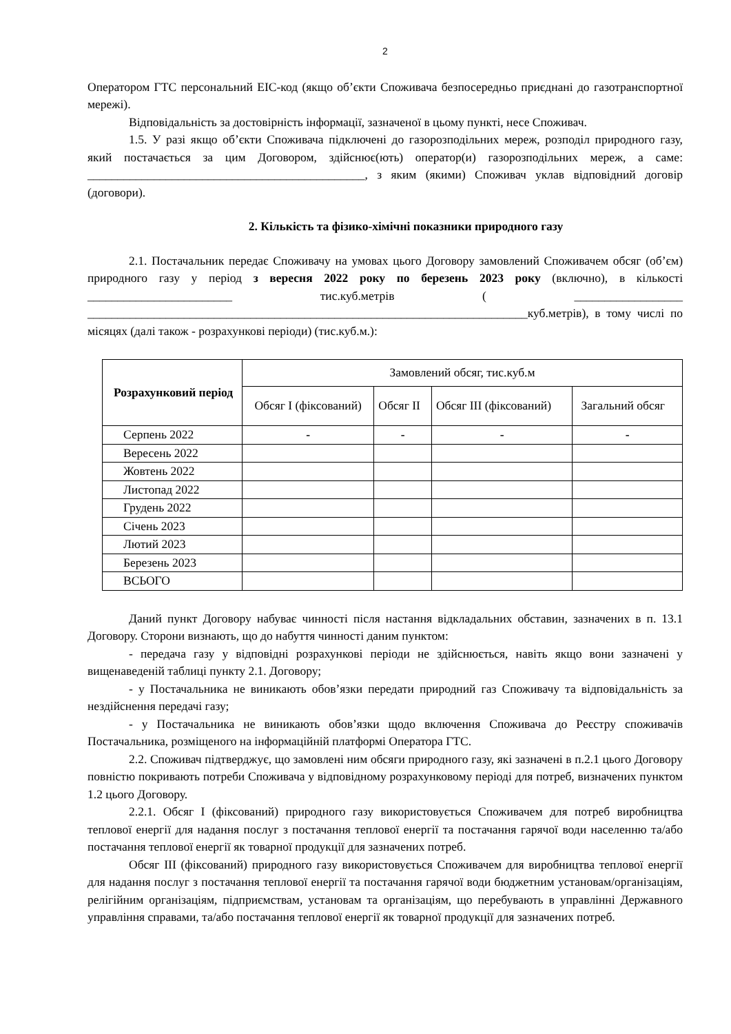2
Оператором ГТС персональний EIC-код (якщо об’єкти Споживача безпосередньо приєднані до газотранспортної мережі).
Відповідальність за достовірність інформації, зазначеної в цьому пункті, несе Споживач.
1.5. У разі якщо об’єкти Споживача підключені до газорозподільних мереж, розподіл природного газу, який постачається за цим Договором, здійснює(ють) оператор(и) газорозподільних мереж, а саме: ______________________________________________, з яким (якими) Споживач уклав відповідний договір (договори).
2. Кількість та фізико-хімічні показники природного газу
2.1. Постачальник передає Споживачу на умовах цього Договору замовлений Споживачем обсяг (об’єм) природного газу у період з вересня 2022 року по березень 2023 року (включно), в кількості ________________________ тис.куб.метрів ( __________________ _________________________________________________________________________куб.метрів), в тому числі по місяцях (далі також - розрахункові періоди) (тис.куб.м.):
| Розрахунковий період | Замовлений обсяг, тис.куб.м | | | |
| --- | --- | --- | --- | --- |
| | Обсяг I (фіксований) | Обсяг II | Обсяг III (фіксований) | Загальний обсяг |
| Серпень 2022 | - | - | - | - |
| Вересень 2022 | | | | |
| Жовтень 2022 | | | | |
| Листопад 2022 | | | | |
| Грудень 2022 | | | | |
| Січень 2023 | | | | |
| Лютий 2023 | | | | |
| Березень 2023 | | | | |
| ВСЬОГО | | | | |
Даний пункт Договору набуває чинності після настання відкладальних обставин, зазначених в п. 13.1 Договору. Сторони визнають, що до набуття чинності даним пунктом:
- передача газу у відповідні розрахункові періоди не здійснюється, навіть якщо вони зазначені у вищенаведеній таблиці пункту 2.1. Договору;
- у Постачальника не виникають обов’язки передати природний газ Споживачу та відповідальність за нездійснення передачі газу;
- у Постачальника не виникають обов’язки щодо включення Споживача до Реєстру споживачів Постачальника, розміщеного на інформаційній платформі Оператора ГТС.
2.2. Споживач підтверджує, що замовлені ним обсяги природного газу, які зазначені в п.2.1 цього Договору повністю покривають потреби Споживача у відповідному розрахунковому періоді для потреб, визначених пунктом 1.2 цього Договору.
2.2.1. Обсяг I (фіксований) природного газу використовується Споживачем для потреб виробництва теплової енергії для надання послуг з постачання теплової енергії та постачання гарячої води населенню та/або постачання теплової енергії як товарної продукції для зазначених потреб.
Обсяг III (фіксований) природного газу використовується Споживачем для виробництва теплової енергії для надання послуг з постачання теплової енергії та постачання гарячої води бюджетним установам/організаціям, релігійним організаціям, підприємствам, установам та організаціям, що перебувають в управлінні Державного управління справами, та/або постачання теплової енергії як товарної продукції для зазначених потреб.